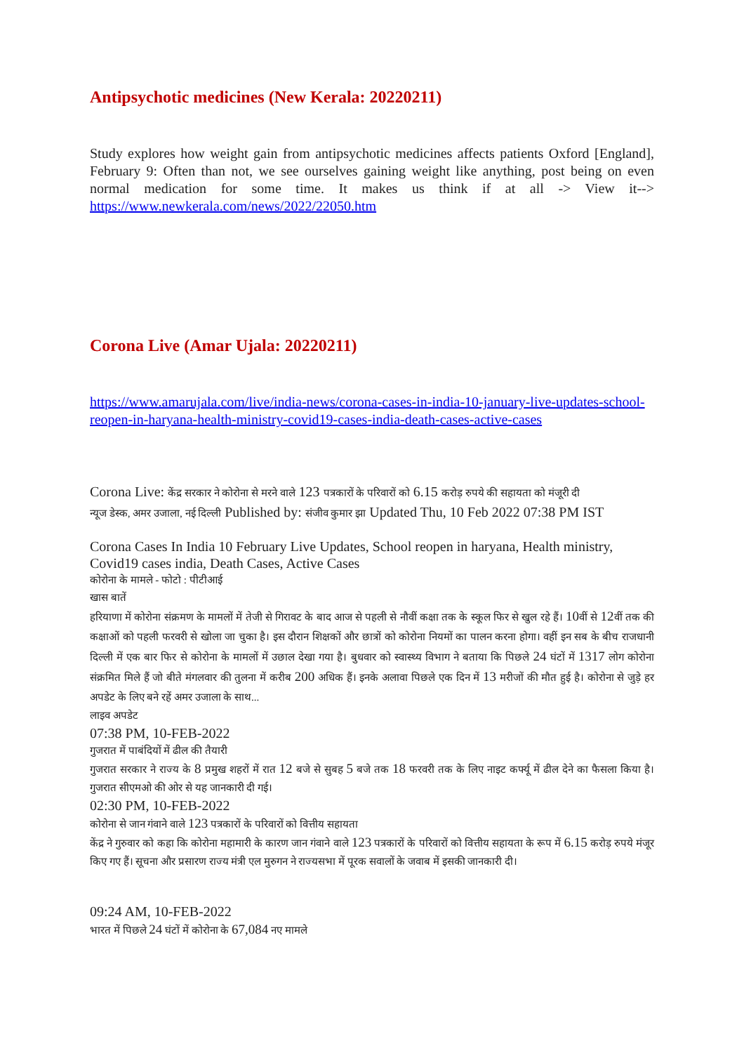Antipsychotic medicines (New Kerala: 20220211)
Study explores how weight gain from antipsychotic medicines affects patients Oxford [England], February 9: Often than not, we see ourselves gaining weight like anything, post being on even normal medication for some time. It makes us think if at all -> View it--> https://www.newkerala.com/news/2022/22050.htm
Corona Live (Amar Ujala: 20220211)
https://www.amarujala.com/live/india-news/corona-cases-in-india-10-january-live-updates-school-reopen-in-haryana-health-ministry-covid19-cases-india-death-cases-active-cases
Corona Live: केंद्र सरकार ने कोरोना से मरने वाले 123 पत्रकारों के परिवारों को 6.15 करोड़ रुपये की सहायता को मंजूरी दी
न्यूज डेस्क, अमर उजाला, नई दिल्ली Published by: संजीव कुमार झा Updated Thu, 10 Feb 2022 07:38 PM IST
Corona Cases In India 10 February Live Updates, School reopen in haryana, Health ministry, Covid19 cases india, Death Cases, Active Cases
कोरोना के मामले - फोटो : पीटीआई
खास बातें
हरियाणा में कोरोना संक्रमण के मामलों में तेजी से गिरावट के बाद आज से पहली से नौवीं कक्षा तक के स्कूल फिर से खुल रहे हैं। 10वीं से 12वीं तक की कक्षाओं को पहली फरवरी से खोला जा चुका है। इस दौरान शिक्षकों और छात्रों को कोरोना नियमों का पालन करना होगा। वहीं इन सब के बीच राजधानी दिल्ली में एक बार फिर से कोरोना के मामलों में उछाल देखा गया है। बुधवार को स्वास्थ्य विभाग ने बताया कि पिछले 24 घंटों में 1317 लोग कोरोना संक्रमित मिले हैं जो बीते मंगलवार की तुलना में करीब 200 अधिक हैं। इनके अलावा पिछले एक दिन में 13 मरीजों की मौत हुई है। कोरोना से जुड़े हर अपडेट के लिए बने रहें अमर उजाला के साथ...
लाइव अपडेट
07:38 PM, 10-FEB-2022
गुजरात में पाबंदियों में ढील की तैयारी
गुजरात सरकार ने राज्य के 8 प्रमुख शहरों में रात 12 बजे से सुबह 5 बजे तक 18 फरवरी तक के लिए नाइट कर्फ्यू में ढील देने का फैसला किया है। गुजरात सीएमओ की ओर से यह जानकारी दी गई।
02:30 PM, 10-FEB-2022
कोरोना से जान गंवाने वाले 123 पत्रकारों के परिवारों को वित्तीय सहायता
केंद्र ने गुरुवार को कहा कि कोरोना महामारी के कारण जान गंवाने वाले 123 पत्रकारों के परिवारों को वित्तीय सहायता के रूप में 6.15 करोड़ रुपये मंजूर किए गए हैं। सूचना और प्रसारण राज्य मंत्री एल मुरुगन ने राज्यसभा में पूरक सवालों के जवाब में इसकी जानकारी दी।
09:24 AM, 10-FEB-2022
भारत में पिछले 24 घंटों में कोरोना के 67,084 नए मामले